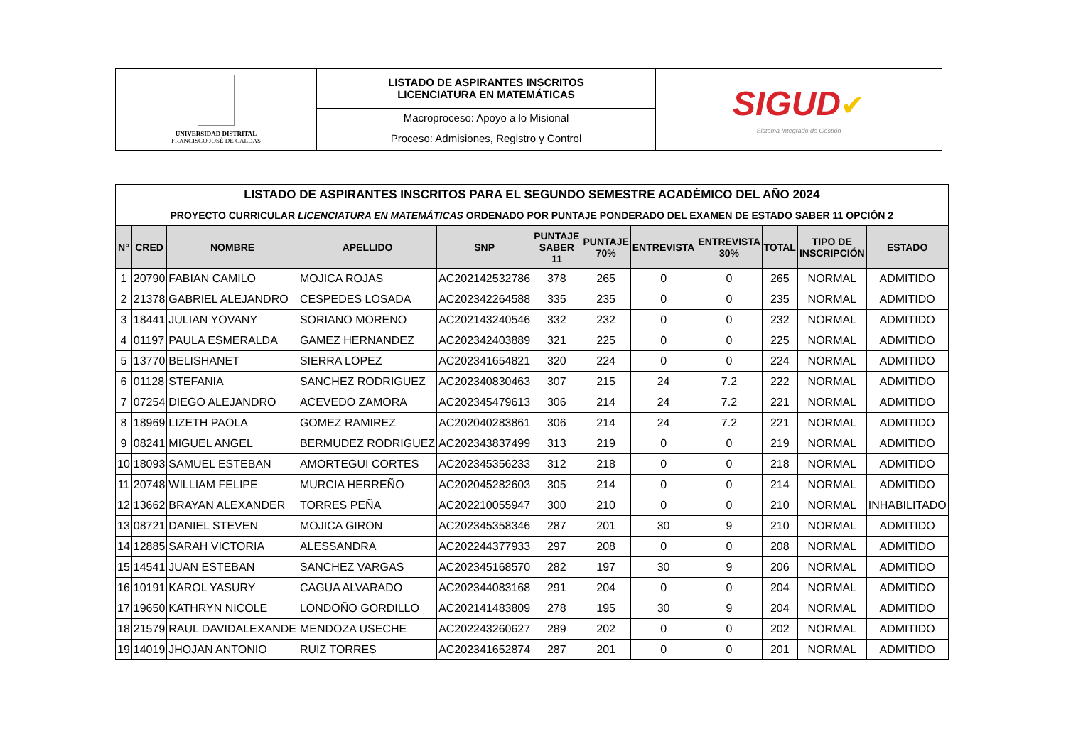| UNIVERSIDAD DISTRITAL FRANCISCO JOSÉ DE CALDAS | LISTADO DE ASPIRANTES INSCRITOS LICENCIATURA EN MATEMÁTICAS | SIGUD ✔ Sistema Integrado de Gestión |
| | Macroproceso: Apoyo a lo Misional | |
| | Proceso: Admisiones, Registro y Control | |
| LISTADO DE ASPIRANTES INSCRITOS PARA EL SEGUNDO SEMESTRE ACADÉMICO DEL AÑO 2024 | | | | | | | | | | | |
| PROYECTO CURRICULAR LICENCIATURA EN MATEMÁTICAS ORDENADO POR PUNTAJE PONDERADO DEL EXAMEN DE ESTADO SABER 11 OPCIÓN 2 | | | | | | | | | | | |
| N° | CRED | NOMBRE | APELLIDO | SNP | PUNTAJE SABER 11 | PUNTAJE 70% | ENTREVISTA | ENTREVISTA 30% | TOTAL | TIPO DE INSCRIPCIÓN | ESTADO |
| 1 | 20790 | FABIAN CAMILO | MOJICA ROJAS | AC202142532786 | 378 | 265 | 0 | 0 | 265 | NORMAL | ADMITIDO |
| 2 | 21378 | GABRIEL ALEJANDRO | CESPEDES LOSADA | AC202342264588 | 335 | 235 | 0 | 0 | 235 | NORMAL | ADMITIDO |
| 3 | 18441 | JULIAN YOVANY | SORIANO MORENO | AC202143240546 | 332 | 232 | 0 | 0 | 232 | NORMAL | ADMITIDO |
| 4 | 01197 | PAULA ESMERALDA | GAMEZ HERNANDEZ | AC202342403889 | 321 | 225 | 0 | 0 | 225 | NORMAL | ADMITIDO |
| 5 | 13770 | BELISHANET | SIERRA LOPEZ | AC202341654821 | 320 | 224 | 0 | 0 | 224 | NORMAL | ADMITIDO |
| 6 | 01128 | STEFANIA | SANCHEZ RODRIGUEZ | AC202340830463 | 307 | 215 | 24 | 7.2 | 222 | NORMAL | ADMITIDO |
| 7 | 07254 | DIEGO ALEJANDRO | ACEVEDO ZAMORA | AC202345479613 | 306 | 214 | 24 | 7.2 | 221 | NORMAL | ADMITIDO |
| 8 | 18969 | LIZETH PAOLA | GOMEZ RAMIREZ | AC202040283861 | 306 | 214 | 24 | 7.2 | 221 | NORMAL | ADMITIDO |
| 9 | 08241 | MIGUEL ANGEL | BERMUDEZ RODRIGUEZ | AC202343837499 | 313 | 219 | 0 | 0 | 219 | NORMAL | ADMITIDO |
| 10 | 18093 | SAMUEL ESTEBAN | AMORTEGUI CORTES | AC202345356233 | 312 | 218 | 0 | 0 | 218 | NORMAL | ADMITIDO |
| 11 | 20748 | WILLIAM FELIPE | MURCIA HERREÑO | AC202045282603 | 305 | 214 | 0 | 0 | 214 | NORMAL | ADMITIDO |
| 12 | 13662 | BRAYAN ALEXANDER | TORRES PEÑA | AC202210055947 | 300 | 210 | 0 | 0 | 210 | NORMAL | INHABILITADO |
| 13 | 08721 | DANIEL STEVEN | MOJICA GIRON | AC202345358346 | 287 | 201 | 30 | 9 | 210 | NORMAL | ADMITIDO |
| 14 | 12885 | SARAH VICTORIA | ALESSANDRA | AC202244377933 | 297 | 208 | 0 | 0 | 208 | NORMAL | ADMITIDO |
| 15 | 14541 | JUAN ESTEBAN | SANCHEZ VARGAS | AC202345168570 | 282 | 197 | 30 | 9 | 206 | NORMAL | ADMITIDO |
| 16 | 10191 | KAROL YASURY | CAGUA ALVARADO | AC202344083168 | 291 | 204 | 0 | 0 | 204 | NORMAL | ADMITIDO |
| 17 | 19650 | KATHRYN NICOLE | LONDOÑO GORDILLO | AC202141483809 | 278 | 195 | 30 | 9 | 204 | NORMAL | ADMITIDO |
| 18 | 21579 | RAUL DAVIDALEXANDE | MENDOZA USECHE | AC202243260627 | 289 | 202 | 0 | 0 | 202 | NORMAL | ADMITIDO |
| 19 | 14019 | JHOJAN ANTONIO | RUIZ TORRES | AC202341652874 | 287 | 201 | 0 | 0 | 201 | NORMAL | ADMITIDO |